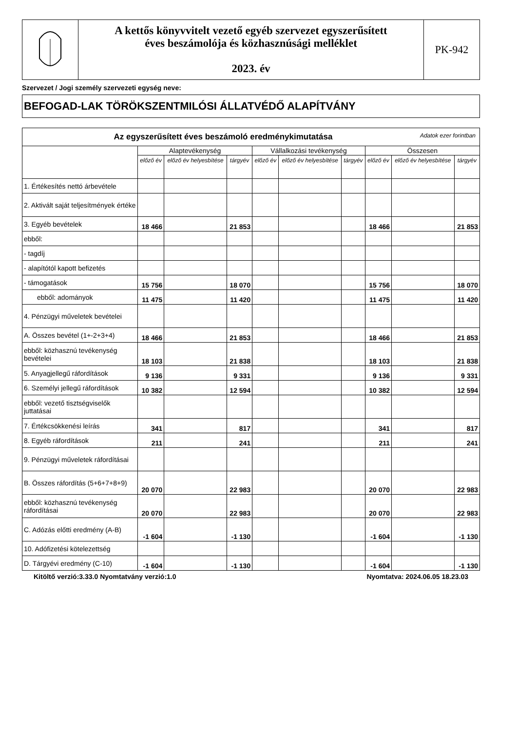| | A kettős könyvvitelt vezető egyéb szervezet egyszerűsített éves beszámolója és közhasznúsági melléklet 2023. év | PK-942 |
Szervezet / Jogi személy szervezeti egység neve:
BEFOGAD-LAK TÖRÖKSZENTMILÓSI ÁLLATVÉDŐ ALAPÍTVÁNY
| Az egyszerűsített éves beszámoló eredménykimutatása Adatok ezer forintban | | | | | | | | | |
| --- | --- | --- | --- | --- | --- | --- | --- | --- | --- |
| | Alaptevékenység | | | Vállalkozási tevékenység | | | Összesen | | |
| | előző év | előző év helyesbítése | tárgyév | előző év | előző év helyesbítése | tárgyév | előző év | előző év helyesbítése | tárgyév |
| 1. Értékesítés nettó árbevétele | | | | | | | | | |
| 2. Aktivált saját teljesítmények értéke | | | | | | | | | |
| 3. Egyéb bevételek | 18 466 | | 21 853 | | | | 18 466 | | 21 853 |
| ebből: | | | | | | | | | |
| - tagdíj | | | | | | | | | |
| - alapítótól kapott befizetés | | | | | | | | | |
| - támogatások | 15 756 | | 18 070 | | | | 15 756 | | 18 070 |
| ebből: adományok | 11 475 | | 11 420 | | | | 11 475 | | 11 420 |
| 4. Pénzügyi műveletek bevételei | | | | | | | | | |
| A. Összes bevétel (1+-2+3+4) | 18 466 | | 21 853 | | | | 18 466 | | 21 853 |
| ebből: közhasznú tevékenység bevételei | 18 103 | | 21 838 | | | | 18 103 | | 21 838 |
| 5. Anyagjellegű ráfordítások | 9 136 | | 9 331 | | | | 9 136 | | 9 331 |
| 6. Személyi jellegű ráfordítások | 10 382 | | 12 594 | | | | 10 382 | | 12 594 |
| ebből: vezető tisztségviselők juttatásai | | | | | | | | | |
| 7. Értékcsökkenési leírás | 341 | | 817 | | | | 341 | | 817 |
| 8. Egyéb ráfordítások | 211 | | 241 | | | | 211 | | 241 |
| 9. Pénzügyi műveletek ráfordításai | | | | | | | | | |
| B. Összes ráfordítás (5+6+7+8+9) | 20 070 | | 22 983 | | | | 20 070 | | 22 983 |
| ebből: közhasznú tevékenység ráfordításai | 20 070 | | 22 983 | | | | 20 070 | | 22 983 |
| C. Adózás előtti eredmény (A-B) | -1 604 | | -1 130 | | | | -1 604 | | -1 130 |
| 10. Adófizetési kötelezettség | | | | | | | | | |
| D. Tárgyévi eredmény (C-10) | -1 604 | | -1 130 | | | | -1 604 | | -1 130 |
Kitöltő verzió:3.33.0 Nyomtatvány verzió:1.0 Nyomtatva: 2024.06.05 18.23.03